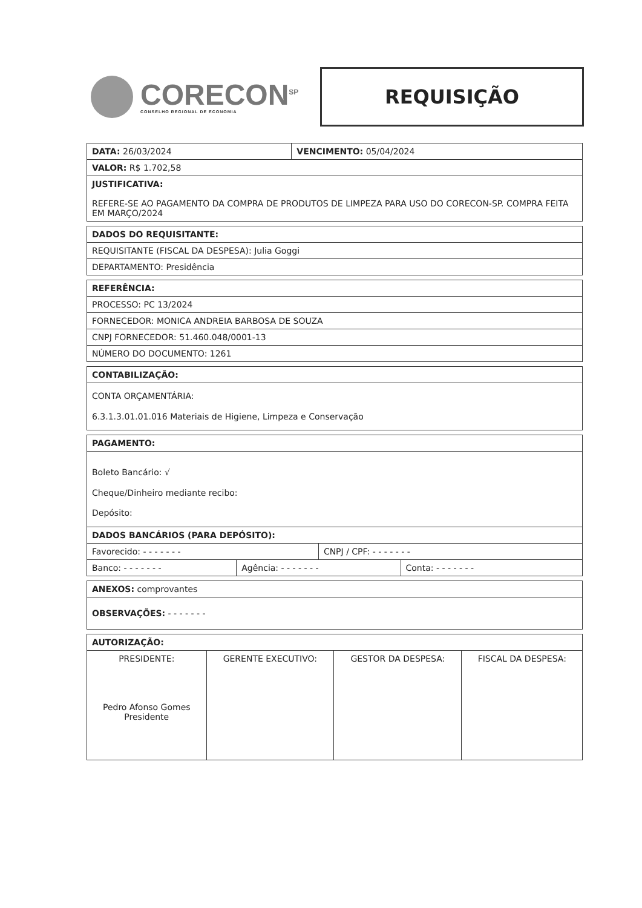CORECON<sup>SP</sup>
CONSELHO REGIONAL DE ECONOMIA
REQUISIÇÃO
| DATA: 26/03/2024 | VENCIMENTO: 05/04/2024 |
| VALOR: R$ 1.702,58 | |
| JUSTIFICATIVA: REFERE-SE AO PAGAMENTO DA COMPRA DE PRODUTOS DE LIMPEZA PARA USO DO CORECON-SP. COMPRA FEITA EM MARÇO/2024 | |
| DADOS DO REQUISITANTE: |
| --- |
| REQUISITANTE (FISCAL DA DESPESA): Julia Goggi |
| DEPARTAMENTO: Presidência |
| REFERÊNCIA: |
| --- |
| PROCESSO: PC 13/2024 |
| FORNECEDOR: MONICA ANDREIA BARBOSA DE SOUZA |
| CNPJ FORNECEDOR: 51.460.048/0001-13 |
| NÚMERO DO DOCUMENTO: 1261 |
| CONTABILIZAÇÃO: |
| --- |
| CONTA ORÇAMENTÁRIA: 6.3.1.3.01.01.016 Materiais de Higiene, Limpeza e Conservação |
| PAGAMENTO: | | | |
| --- | --- | --- | --- |
| Boleto Bancário: √ Cheque/Dinheiro mediante recibo: Depósito: | | | |
| DADOS BANCÁRIOS (PARA DEPÓSITO): | | | |
| Favorecido: - - - - - - - | | CNPJ / CPF: - - - - - - - | |
| Banco: - - - - - - - | Agência: - - - - - - - | | Conta: - - - - - - - |
| ANEXOS: comprovantes |
| OBSERVAÇÕES: - - - - - - - |
| AUTORIZAÇÃO: | | | |
| --- | --- | --- | --- |
| PRESIDENTE: Pedro Afonso Gomes Presidente | GERENTE EXECUTIVO: | GESTOR DA DESPESA: | FISCAL DA DESPESA: |